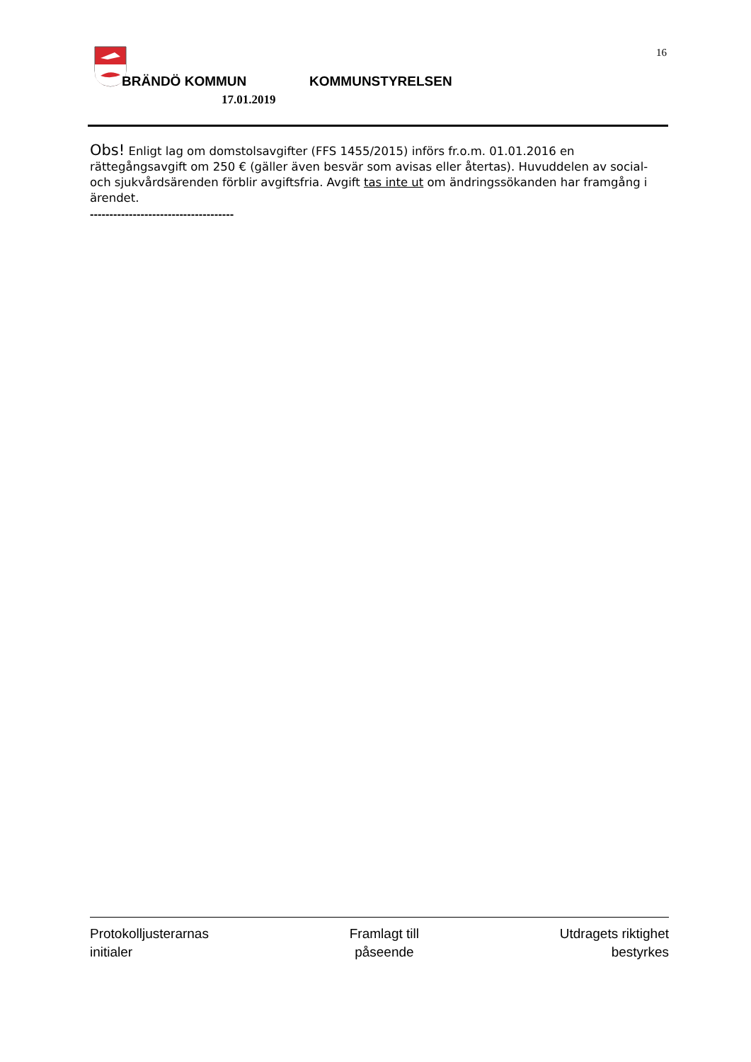16
BRÄNDÖ KOMMUN KOMMUNSTYRELSEN
17.01.2019
Obs! Enligt lag om domstolsavgifter (FFS 1455/2015) införs fr.o.m. 01.01.2016 en rättegångsavgift om 250 € (gäller även besvär som avisas eller återtas). Huvuddelen av social- och sjukvårdsärenden förblir avgiftsfria. Avgift tas inte ut om ändringssökanden har framgång i ärendet.
-------------------------------------
Protokolljusterarnas
initialer
Framlagt till
påseende
Utdragets riktighet
bestyrkes